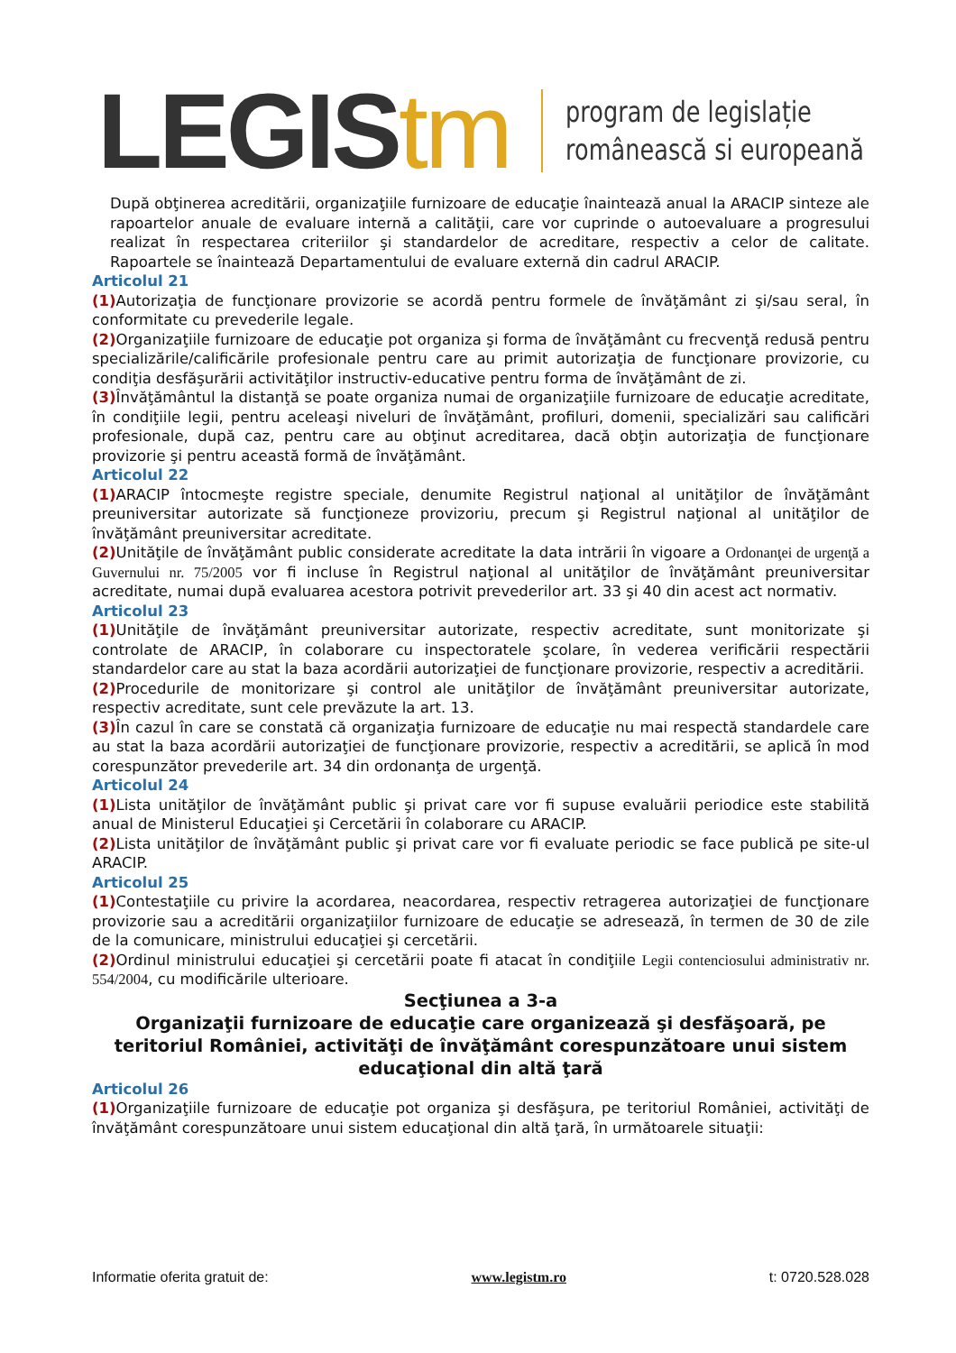LEGIStm
program de legislație
românească si europeană
După obţinerea acreditării, organizaţiile furnizoare de educaţie înaintează anual la ARACIP sinteze ale rapoartelor anuale de evaluare internă a calităţii, care vor cuprinde o autoevaluare a progresului realizat în respectarea criteriilor şi standardelor de acreditare, respectiv a celor de calitate. Rapoartele se înaintează Departamentului de evaluare externă din cadrul ARACIP.
Articolul 21
(1) Autorizaţia de funcţionare provizorie se acordă pentru formele de învăţământ zi şi/sau seral, în conformitate cu prevederile legale.
(2) Organizaţiile furnizoare de educaţie pot organiza şi forma de învăţământ cu frecvenţă redusă pentru specializările/calificările profesionale pentru care au primit autorizaţia de funcţionare provizorie, cu condiţia desfăşurării activităţilor instructiv-educative pentru forma de învăţământ de zi.
(3) Învăţământul la distanţă se poate organiza numai de organizaţiile furnizoare de educaţie acreditate, în condiţiile legii, pentru aceleaşi niveluri de învăţământ, profiluri, domenii, specializări sau calificări profesionale, după caz, pentru care au obţinut acreditarea, dacă obţin autorizaţia de funcţionare provizorie şi pentru această formă de învăţământ.
Articolul 22
(1) ARACIP întocmeşte registre speciale, denumite Registrul naţional al unităţilor de învăţământ preuniversitar autorizate să funcţioneze provizoriu, precum şi Registrul naţional al unităţilor de învăţământ preuniversitar acreditate.
(2) Unităţile de învăţământ public considerate acreditate la data intrării în vigoare a Ordonanţei de urgenţă a Guvernului nr. 75/2005 vor fi incluse în Registrul naţional al unităţilor de învăţământ preuniversitar acreditate, numai după evaluarea acestora potrivit prevederilor art. 33 şi 40 din acest act normativ.
Articolul 23
(1) Unităţile de învăţământ preuniversitar autorizate, respectiv acreditate, sunt monitorizate şi controlate de ARACIP, în colaborare cu inspectoratele şcolare, în vederea verificării respectării standardelor care au stat la baza acordării autorizaţiei de funcţionare provizorie, respectiv a acreditării.
(2) Procedurile de monitorizare şi control ale unităţilor de învăţământ preuniversitar autorizate, respectiv acreditate, sunt cele prevăzute la art. 13.
(3) În cazul în care se constată că organizaţia furnizoare de educaţie nu mai respectă standardele care au stat la baza acordării autorizaţiei de funcţionare provizorie, respectiv a acreditării, se aplică în mod corespunzător prevederile art. 34 din ordonanţa de urgenţă.
Articolul 24
(1) Lista unităţilor de învăţământ public şi privat care vor fi supuse evaluării periodice este stabilită anual de Ministerul Educaţiei şi Cercetării în colaborare cu ARACIP.
(2) Lista unităţilor de învăţământ public şi privat care vor fi evaluate periodic se face publică pe site-ul ARACIP.
Articolul 25
(1) Contestaţiile cu privire la acordarea, neacordarea, respectiv retragerea autorizaţiei de funcţionare provizorie sau a acreditării organizaţiilor furnizoare de educaţie se adresează, în termen de 30 de zile de la comunicare, ministrului educaţiei şi cercetării.
(2) Ordinul ministrului educaţiei şi cercetării poate fi atacat în condiţiile Legii contenciosului administrativ nr. 554/2004, cu modificările ulterioare.
Secţiunea a 3-a
Organizaţii furnizoare de educaţie care organizează şi desfăşoară, pe teritoriul României, activităţi de învăţământ corespunzătoare unui sistem educaţional din altă ţară
Articolul 26
(1) Organizaţiile furnizoare de educaţie pot organiza şi desfăşura, pe teritoriul României, activităţi de învăţământ corespunzătoare unui sistem educaţional din altă ţară, în următoarele situaţii:
Informatie oferita gratuit de: www.legistm.ro t: 0720.528.028